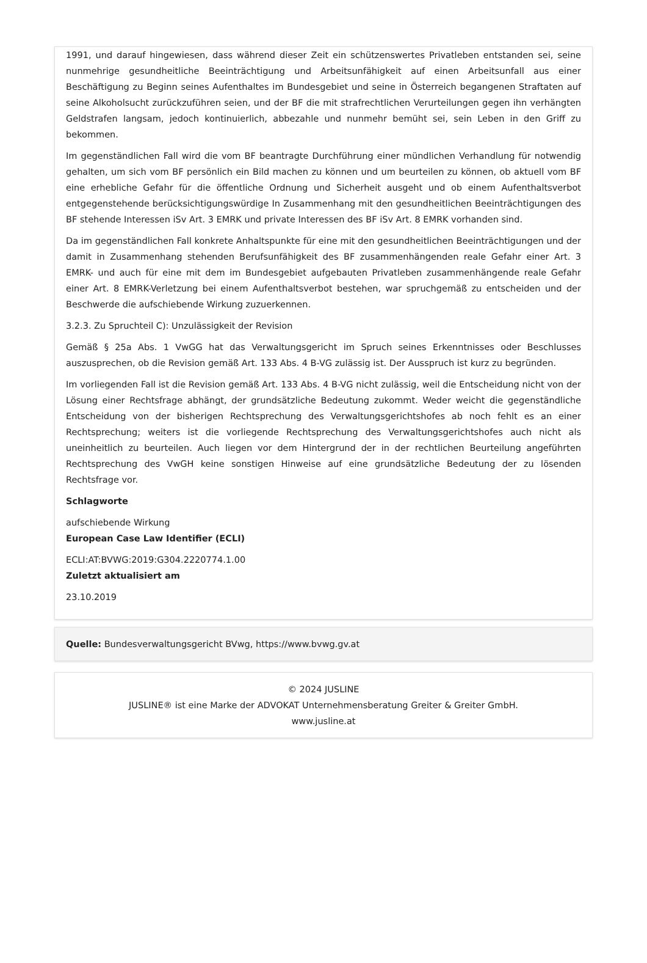1991, und darauf hingewiesen, dass während dieser Zeit ein schützenswertes Privatleben entstanden sei, seine nunmehrige gesundheitliche Beeinträchtigung und Arbeitsunfähigkeit auf einen Arbeitsunfall aus einer Beschäftigung zu Beginn seines Aufenthaltes im Bundesgebiet und seine in Österreich begangenen Straftaten auf seine Alkoholsucht zurückzuführen seien, und der BF die mit strafrechtlichen Verurteilungen gegen ihn verhängten Geldstrafen langsam, jedoch kontinuierlich, abbezahle und nunmehr bemüht sei, sein Leben in den Griff zu bekommen.
Im gegenständlichen Fall wird die vom BF beantragte Durchführung einer mündlichen Verhandlung für notwendig gehalten, um sich vom BF persönlich ein Bild machen zu können und um beurteilen zu können, ob aktuell vom BF eine erhebliche Gefahr für die öffentliche Ordnung und Sicherheit ausgeht und ob einem Aufenthaltsverbot entgegenstehende berücksichtigungswürdige In Zusammenhang mit den gesundheitlichen Beeinträchtigungen des BF stehende Interessen iSv Art. 3 EMRK und private Interessen des BF iSv Art. 8 EMRK vorhanden sind.
Da im gegenständlichen Fall konkrete Anhaltspunkte für eine mit den gesundheitlichen Beeinträchtigungen und der damit in Zusammenhang stehenden Berufsunfähigkeit des BF zusammenhängenden reale Gefahr einer Art. 3 EMRK- und auch für eine mit dem im Bundesgebiet aufgebauten Privatleben zusammenhängende reale Gefahr einer Art. 8 EMRK-Verletzung bei einem Aufenthaltsverbot bestehen, war spruchgemäß zu entscheiden und der Beschwerde die aufschiebende Wirkung zuzuerkennen.
3.2.3. Zu Spruchteil C): Unzulässigkeit der Revision
Gemäß § 25a Abs. 1 VwGG hat das Verwaltungsgericht im Spruch seines Erkenntnisses oder Beschlusses auszusprechen, ob die Revision gemäß Art. 133 Abs. 4 B-VG zulässig ist. Der Ausspruch ist kurz zu begründen.
Im vorliegenden Fall ist die Revision gemäß Art. 133 Abs. 4 B-VG nicht zulässig, weil die Entscheidung nicht von der Lösung einer Rechtsfrage abhängt, der grundsätzliche Bedeutung zukommt. Weder weicht die gegenständliche Entscheidung von der bisherigen Rechtsprechung des Verwaltungsgerichtshofes ab noch fehlt es an einer Rechtsprechung; weiters ist die vorliegende Rechtsprechung des Verwaltungsgerichtshofes auch nicht als uneinheitlich zu beurteilen. Auch liegen vor dem Hintergrund der in der rechtlichen Beurteilung angeführten Rechtsprechung des VwGH keine sonstigen Hinweise auf eine grundsätzliche Bedeutung der zu lösenden Rechtsfrage vor.
Schlagworte
aufschiebende Wirkung
European Case Law Identifier (ECLI)
ECLI:AT:BVWG:2019:G304.2220774.1.00
Zuletzt aktualisiert am
23.10.2019
Quelle: Bundesverwaltungsgericht BVwg, https://www.bvwg.gv.at
© 2024 JUSLINE
JUSLINE® ist eine Marke der ADVOKAT Unternehmensberatung Greiter & Greiter GmbH.
www.jusline.at